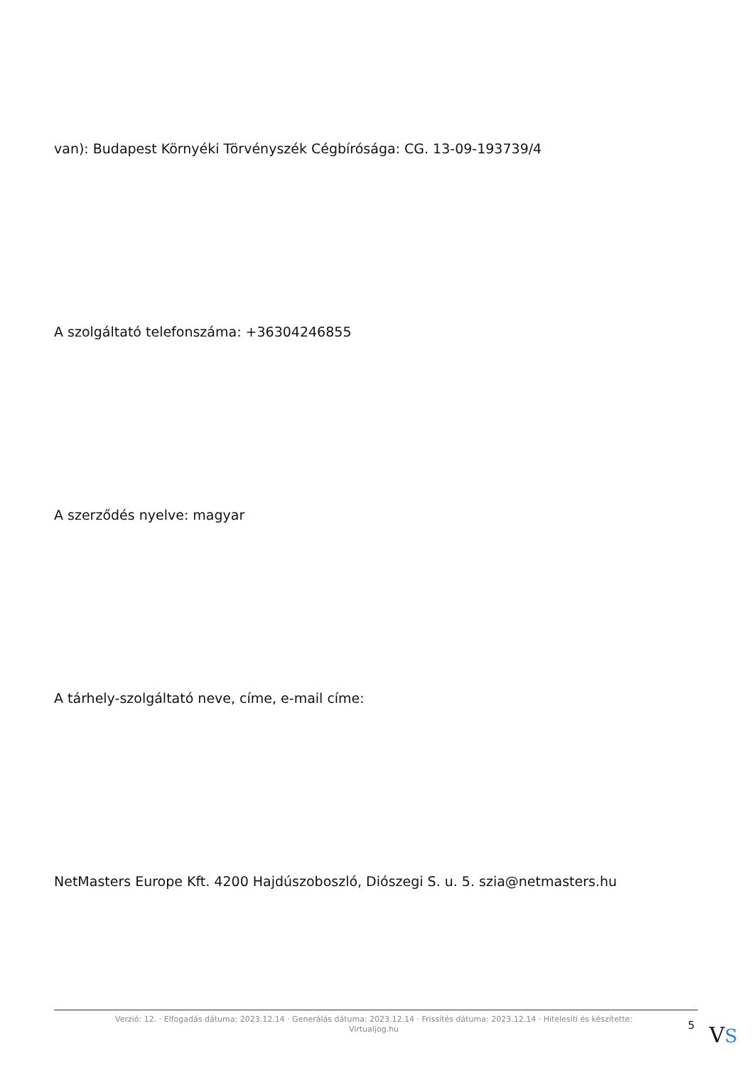van): Budapest Környéki Törvényszék Cégbírósága: CG. 13-09-193739/4
A szolgáltató telefonszáma: +36304246855
A szerződés nyelve: magyar
A tárhely-szolgáltató neve, címe, e-mail címe:
NetMasters Europe Kft. 4200 Hajdúszoboszló, Diószegi S. u. 5. szia@netmasters.hu
Verzió: 12. · Elfogadás dátuma: 2023.12.14 · Generálás dátuma: 2023.12.14 · Frissítés dátuma: 2023.12.14 · Hitelesíti és készítette: Virtualjog.hu
5 VS